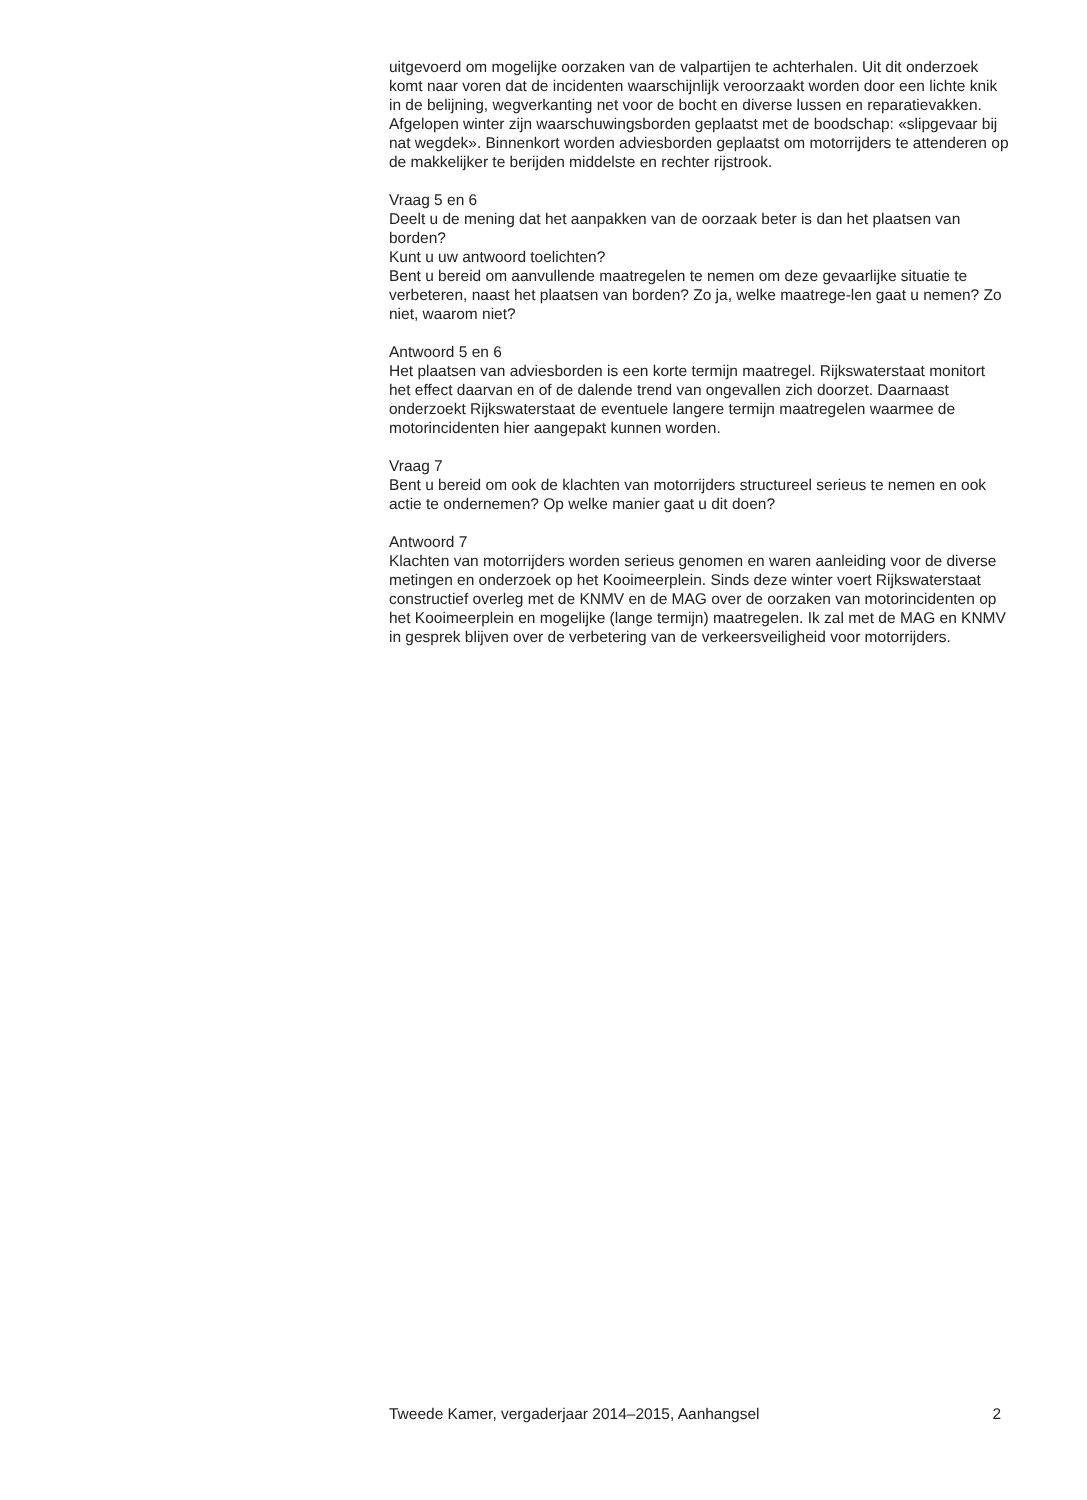uitgevoerd om mogelijke oorzaken van de valpartijen te achterhalen. Uit dit onderzoek komt naar voren dat de incidenten waarschijnlijk veroorzaakt worden door een lichte knik in de belijning, wegverkanting net voor de bocht en diverse lussen en reparatievakken.
Afgelopen winter zijn waarschuwingsborden geplaatst met de boodschap: «slipgevaar bij nat wegdek». Binnenkort worden adviesborden geplaatst om motorrijders te attenderen op de makkelijker te berijden middelste en rechter rijstrook.
Vraag 5 en 6
Deelt u de mening dat het aanpakken van de oorzaak beter is dan het plaatsen van borden?
Kunt u uw antwoord toelichten?
Bent u bereid om aanvullende maatregelen te nemen om deze gevaarlijke situatie te verbeteren, naast het plaatsen van borden? Zo ja, welke maatrege-len gaat u nemen? Zo niet, waarom niet?
Antwoord 5 en 6
Het plaatsen van adviesborden is een korte termijn maatregel. Rijkswaterstaat monitort het effect daarvan en of de dalende trend van ongevallen zich doorzet. Daarnaast onderzoekt Rijkswaterstaat de eventuele langere termijn maatregelen waarmee de motorincidenten hier aangepakt kunnen worden.
Vraag 7
Bent u bereid om ook de klachten van motorrijders structureel serieus te nemen en ook actie te ondernemen? Op welke manier gaat u dit doen?
Antwoord 7
Klachten van motorrijders worden serieus genomen en waren aanleiding voor de diverse metingen en onderzoek op het Kooimeerplein. Sinds deze winter voert Rijkswaterstaat constructief overleg met de KNMV en de MAG over de oorzaken van motorincidenten op het Kooimeerplein en mogelijke (lange termijn) maatregelen. Ik zal met de MAG en KNMV in gesprek blijven over de verbetering van de verkeersveiligheid voor motorrijders.
Tweede Kamer, vergaderjaar 2014–2015, Aanhangsel 2